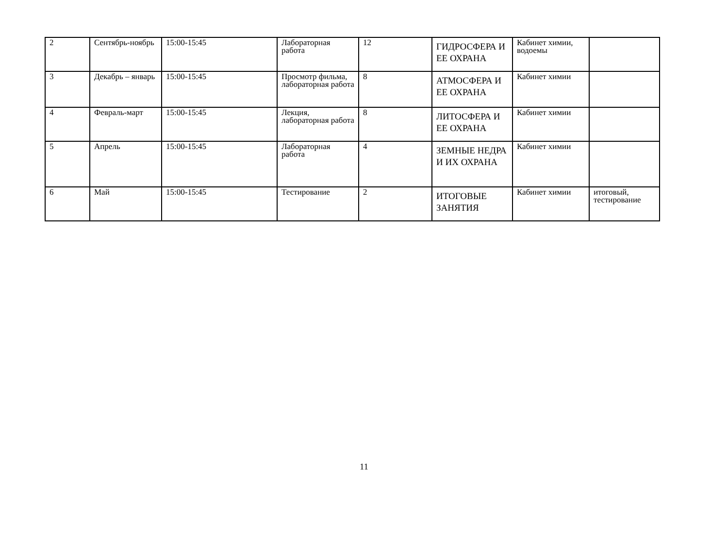| 2 | Сентябрь-ноябрь | 15:00-15:45 | Лабораторная работа | 12 | ГИДРОСФЕРА И ЕЕ ОХРАНА | Кабинет химии, водоемы | |
| 3 | Декабрь – январь | 15:00-15:45 | Просмотр фильма, лабораторная работа | 8 | АТМОСФЕРА И ЕЕ ОХРАНА | Кабинет химии | |
| 4 | Февраль-март | 15:00-15:45 | Лекция, лабораторная работа | 8 | ЛИТОСФЕРА И ЕЕ ОХРАНА | Кабинет химии | |
| 5 | Апрель | 15:00-15:45 | Лабораторная работа | 4 | ЗЕМНЫЕ НЕДРА И ИХ ОХРАНА | Кабинет химии | |
| 6 | Май | 15:00-15:45 | Тестирование | 2 | ИТОГОВЫЕ ЗАНЯТИЯ | Кабинет химии | итоговый, тестирование |
11